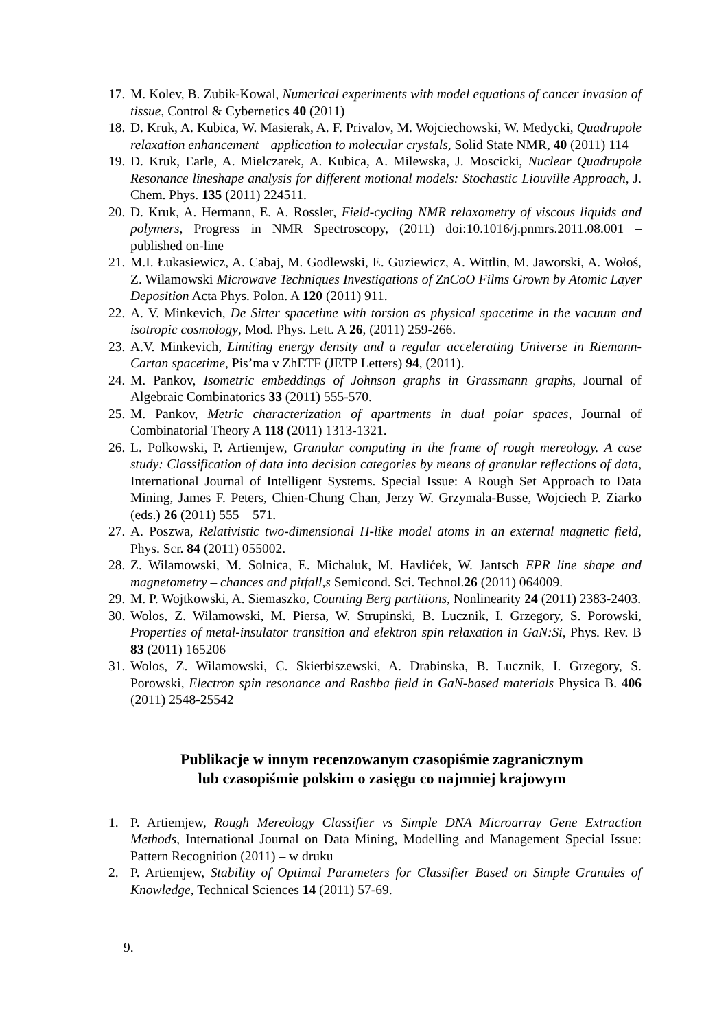17. M. Kolev, B. Zubik-Kowal, Numerical experiments with model equations of cancer invasion of tissue, Control & Cybernetics 40 (2011)
18. D. Kruk, A. Kubica, W. Masierak, A. F. Privalov, M. Wojciechowski, W. Medycki, Quadrupole relaxation enhancement—application to molecular crystals, Solid State NMR, 40 (2011) 114
19. D. Kruk, Earle, A. Mielczarek, A. Kubica, A. Milewska, J. Moscicki, Nuclear Quadrupole Resonance lineshape analysis for different motional models: Stochastic Liouville Approach, J. Chem. Phys. 135 (2011) 224511.
20. D. Kruk, A. Hermann, E. A. Rossler, Field-cycling NMR relaxometry of viscous liquids and polymers, Progress in NMR Spectroscopy, (2011) doi:10.1016/j.pnmrs.2011.08.001 – published on-line
21. M.I. Łukasiewicz, A. Cabaj, M. Godlewski, E. Guziewicz, A. Wittlin, M. Jaworski, A. Wołoś, Z. Wilamowski Microwave Techniques Investigations of ZnCoO Films Grown by Atomic Layer Deposition Acta Phys. Polon. A 120 (2011) 911.
22. A. V. Minkevich, De Sitter spacetime with torsion as physical spacetime in the vacuum and isotropic cosmology, Mod. Phys. Lett. A 26, (2011) 259-266.
23. A.V. Minkevich, Limiting energy density and a regular accelerating Universe in Riemann-Cartan spacetime, Pis’ma v ZhETF (JETP Letters) 94, (2011).
24. M. Pankov, Isometric embeddings of Johnson graphs in Grassmann graphs, Journal of Algebraic Combinatorics 33 (2011) 555-570.
25. M. Pankov, Metric characterization of apartments in dual polar spaces, Journal of Combinatorial Theory A 118 (2011) 1313-1321.
26. L. Polkowski, P. Artiemjew, Granular computing in the frame of rough mereology. A case study: Classification of data into decision categories by means of granular reflections of data, International Journal of Intelligent Systems. Special Issue: A Rough Set Approach to Data Mining, James F. Peters, Chien-Chung Chan, Jerzy W. Grzymala-Busse, Wojciech P. Ziarko (eds.) 26 (2011) 555 – 571.
27. A. Poszwa, Relativistic two-dimensional H-like model atoms in an external magnetic field, Phys. Scr. 84 (2011) 055002.
28. Z. Wilamowski, M. Solnica, E. Michaluk, M. Havlićek, W. Jantsch EPR line shape and magnetometry – chances and pitfall,s Semicond. Sci. Technol.26 (2011) 064009.
29. M. P. Wojtkowski, A. Siemaszko, Counting Berg partitions, Nonlinearity 24 (2011) 2383-2403.
30. Wolos, Z. Wilamowski, M. Piersa, W. Strupinski, B. Lucznik, I. Grzegory, S. Porowski, Properties of metal-insulator transition and elektron spin relaxation in GaN:Si, Phys. Rev. B 83 (2011) 165206
31. Wolos, Z. Wilamowski, C. Skierbiszewski, A. Drabinska, B. Lucznik, I. Grzegory, S. Porowski, Electron spin resonance and Rashba field in GaN-based materials Physica B. 406 (2011) 2548-25542
Publikacje w innym recenzowanym czasopiśmie zagranicznym
lub czasopiśmie polskim o zasięgu co najmniej krajowym
1. P. Artiemjew, Rough Mereology Classifier vs Simple DNA Microarray Gene Extraction Methods, International Journal on Data Mining, Modelling and Management Special Issue: Pattern Recognition (2011) – w druku
2. P. Artiemjew, Stability of Optimal Parameters for Classifier Based on Simple Granules of Knowledge, Technical Sciences 14 (2011) 57-69.
9.